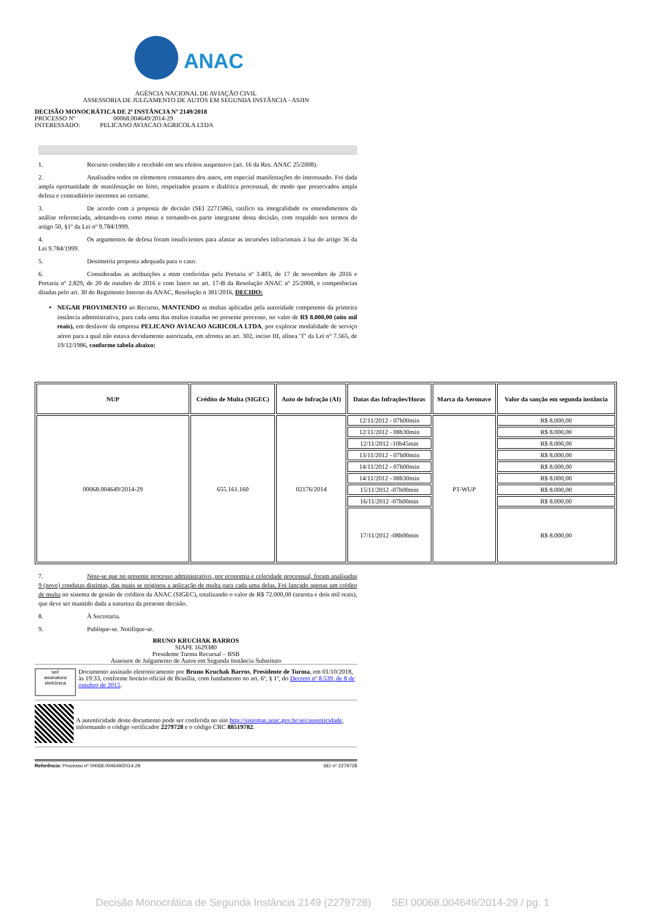ANAC
AGÊNCIA NACIONAL DE AVIAÇÃO CIVIL
ASSESSORIA DE JULGAMENTO DE AUTOS EM SEGUNDA INSTÂNCIA - ASJIN
DECISÃO MONOCRÁTICA DE 2ª INSTÂNCIA Nº 2149/2018
PROCESSO Nº 00068.004649/2014-29
INTERESSADO: PELICANO AVIACAO AGRICOLA LTDA
1. Recurso conhecido e recebido em seu efeitos suspensivo (art. 16 da Res. ANAC 25/2008).
2. Analisados todos os elementos constantes dos autos, em especial manifestações do interessado. Foi dada ampla oportunidade de manifestação no feito, respeitados prazos e dialética processual, de modo que preservados ampla defesa e contraditório inerentes ao certame.
3. De acordo com a proposta de decisão (SEI 2271586), ratifico na integralidade os entendimentos da análise referenciada, adotando-os como meus e tornando-os parte integrante desta decisão, com respaldo nos termos do artigo 50, §1º da Lei nº 9.784/1999.
4. Os argumentos de defesa foram insuficientes para afastar as incursões infracionais à luz do artigo 36 da Lei 9.784/1999.
5. Dosimetria proposta adequada para o caso.
6. Consideradas as atribuições a mim conferidas pela Portaria nº 3.403, de 17 de novembro de 2016 e Portaria nº 2.829, de 20 de outubro de 2016 e com lastro no art. 17-B da Resolução ANAC nº 25/2008, e competências ditadas pelo art. 30 do Regimento Interno da ANAC, Resolução n 381/2016, DECIDO:
NEGAR PROVIMENTO ao Recurso, MANTENDO as multas aplicadas pela autoridade competente da primeira instância administrativa, para cada uma das multas tratadas no presente processo, no valor de R$ 8.000,00 (oito mil reais), em desfavor da empresa PELICANO AVIACAO AGRICOLA LTDA, por explorar modalidade de serviço aéreo para a qual não estava devidamente autorizada, em afronta ao art. 302, inciso III, alínea "f" da Lei n° 7.565, de 19/12/1986, conforme tabela abaixo:
| NUP | Crédito de Multa (SIGEC) | Auto de Infração (AI) | Datas das Infrações/Horas | Marca da Aeronave | Valor da sanção em segunda instância |
| --- | --- | --- | --- | --- | --- |
| 00068.004649/2014-29 | 655.161.160 | 02176/2014 | 12/11/2012 - 07h00min | PT-WUP | R$ 8.000,00 |
| | | | 12/11/2012 - 08h30min | | R$ 8.000,00 |
| | | | 12/11/2012 -10h45min | | R$ 8.000,00 |
| | | | 13/11/2012 - 07h00min | | R$ 8.000,00 |
| | | | 14/11/2012 - 07h00min | | R$ 8.000,00 |
| | | | 14/11/2012 - 08h30min | | R$ 8.000,00 |
| | | | 15/11/2012 -07h00min | | R$ 8.000,00 |
| | | | 16/11/2012 -07h00min | | R$ 8.000,00 |
| | | | 17/11/2012 -08h00min | | R$ 8.000,00 |
7. Note-se que no presente processo administrativo, por economia e celeridade processual, foram analisadas 9 (nove) condutas distintas, das quais se originou a aplicação de multa para cada uma delas. Foi lançado apenas um crédito de multa no sistema de gestão de créditos da ANAC (SIGEC), totalizando o valor de R$ 72.000,00 (setenta e dois mil reais), que deve ser mantido dada a natureza da presente decisão.
8. À Secretaria.
9. Publique-se. Notifique-se.
BRUNO KRUCHAK BARROS
SIAPE 1629380
Presidente Turma Recursal – BSB
Assessor de Julgamento de Autos em Segunda Instância Substituto
sei!
assinatura eletrônica
Documento assinado eletronicamente por Bruno Kruchak Barros, Presidente de Turma, em 01/10/2018, às 19:33, conforme horário oficial de Brasília, com fundamento no art. 6º, § 1º, do Decreto nº 8.539, de 8 de outubro de 2015.
A autenticidade deste documento pode ser conferida no site http://sistemas.anac.gov.br/sei/autenticidade, informando o código verificador 2279728 e o código CRC 88519782.
Referência: Processo nº 00068.004649/2014-29 SEI nº 2279728
Decisão Monocrática de Segunda Instância 2149 (2279728) SEI 00068.004649/2014-29 / pg. 1